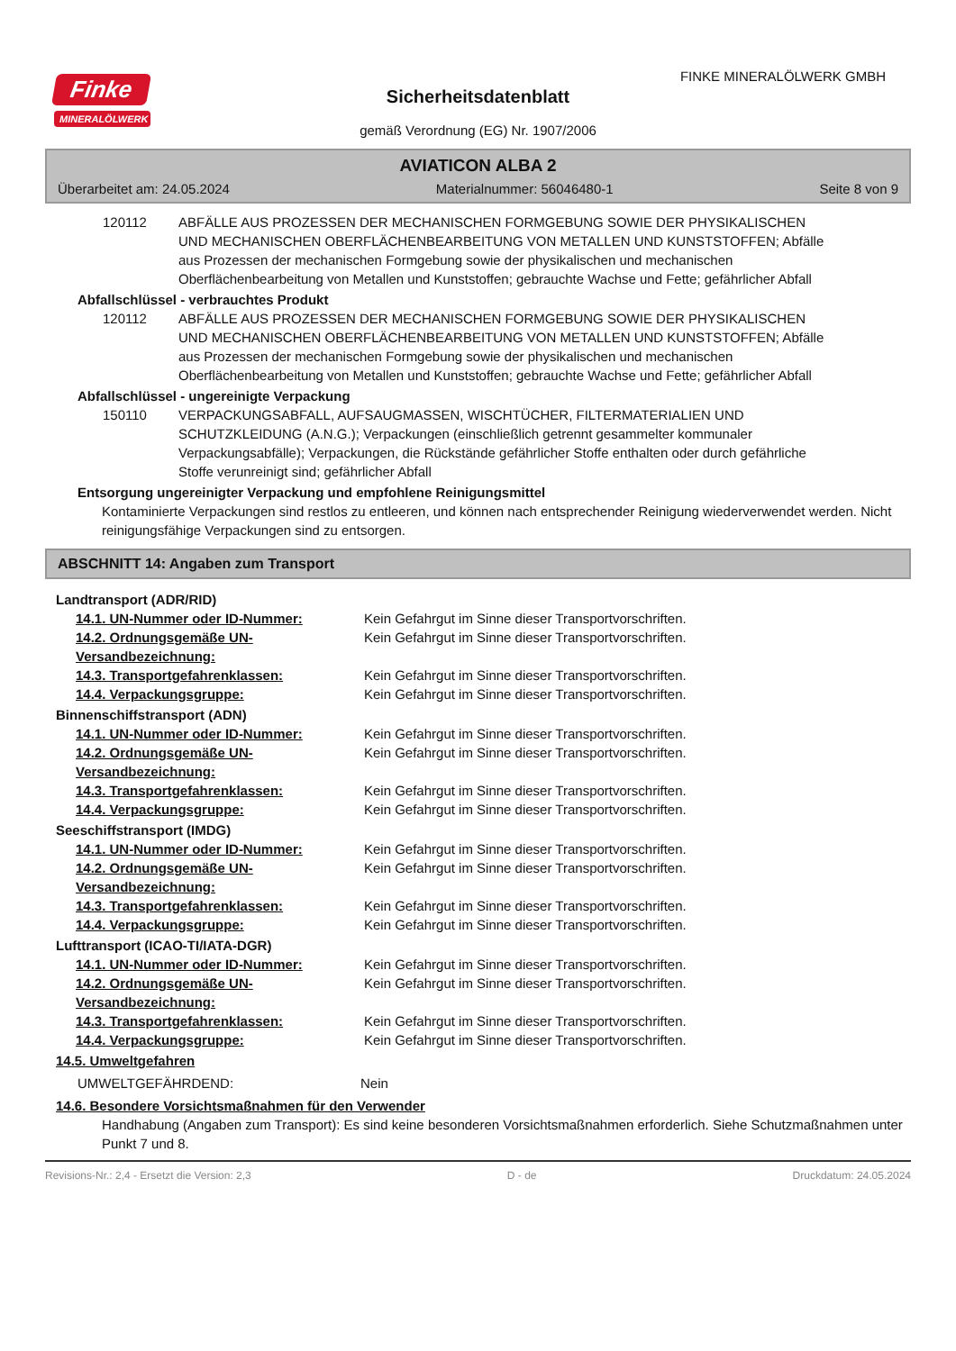Finke
MINERALÖLWERK
FINKE MINERALÖLWERK GMBH
Sicherheitsdatenblatt
gemäß Verordnung (EG) Nr. 1907/2006
AVIATICON ALBA 2
Überarbeitet am: 24.05.2024 Materialnummer: 56046480-1 Seite 8 von 9
| 120112 | ABFÄLLE AUS PROZESSEN DER MECHANISCHEN FORMGEBUNG SOWIE DER PHYSIKALISCHEN UND MECHANISCHEN OBERFLÄCHENBEARBEITUNG VON METALLEN UND KUNSTSTOFFEN; Abfälle aus Prozessen der mechanischen Formgebung sowie der physikalischen und mechanischen Oberflächenbearbeitung von Metallen und Kunststoffen; gebrauchte Wachse und Fette; gefährlicher Abfall |
Abfallschlüssel - verbrauchtes Produkt
| 120112 | ABFÄLLE AUS PROZESSEN DER MECHANISCHEN FORMGEBUNG SOWIE DER PHYSIKALISCHEN UND MECHANISCHEN OBERFLÄCHENBEARBEITUNG VON METALLEN UND KUNSTSTOFFEN; Abfälle aus Prozessen der mechanischen Formgebung sowie der physikalischen und mechanischen Oberflächenbearbeitung von Metallen und Kunststoffen; gebrauchte Wachse und Fette; gefährlicher Abfall |
Abfallschlüssel - ungereinigte Verpackung
| 150110 | VERPACKUNGSABFALL, AUFSAUGMASSEN, WISCHTÜCHER, FILTERMATERIALIEN UND SCHUTZKLEIDUNG (A.N.G.); Verpackungen (einschließlich getrennt gesammelter kommunaler Verpackungsabfälle); Verpackungen, die Rückstände gefährlicher Stoffe enthalten oder durch gefährliche Stoffe verunreinigt sind; gefährlicher Abfall |
Entsorgung ungereinigter Verpackung und empfohlene Reinigungsmittel
Kontaminierte Verpackungen sind restlos zu entleeren, und können nach entsprechender Reinigung wiederverwendet werden. Nicht reinigungsfähige Verpackungen sind zu entsorgen.
ABSCHNITT 14: Angaben zum Transport
Landtransport (ADR/RID)
| 14.1. UN-Nummer oder ID-Nummer: | Kein Gefahrgut im Sinne dieser Transportvorschriften. |
| 14.2. Ordnungsgemäße UN-Versandbezeichnung: | Kein Gefahrgut im Sinne dieser Transportvorschriften. |
| 14.3. Transportgefahrenklassen: | Kein Gefahrgut im Sinne dieser Transportvorschriften. |
| 14.4. Verpackungsgruppe: | Kein Gefahrgut im Sinne dieser Transportvorschriften. |
Binnenschiffstransport (ADN)
| 14.1. UN-Nummer oder ID-Nummer: | Kein Gefahrgut im Sinne dieser Transportvorschriften. |
| 14.2. Ordnungsgemäße UN-Versandbezeichnung: | Kein Gefahrgut im Sinne dieser Transportvorschriften. |
| 14.3. Transportgefahrenklassen: | Kein Gefahrgut im Sinne dieser Transportvorschriften. |
| 14.4. Verpackungsgruppe: | Kein Gefahrgut im Sinne dieser Transportvorschriften. |
Seeschiffstransport (IMDG)
| 14.1. UN-Nummer oder ID-Nummer: | Kein Gefahrgut im Sinne dieser Transportvorschriften. |
| 14.2. Ordnungsgemäße UN-Versandbezeichnung: | Kein Gefahrgut im Sinne dieser Transportvorschriften. |
| 14.3. Transportgefahrenklassen: | Kein Gefahrgut im Sinne dieser Transportvorschriften. |
| 14.4. Verpackungsgruppe: | Kein Gefahrgut im Sinne dieser Transportvorschriften. |
Lufttransport (ICAO-TI/IATA-DGR)
| 14.1. UN-Nummer oder ID-Nummer: | Kein Gefahrgut im Sinne dieser Transportvorschriften. |
| 14.2. Ordnungsgemäße UN-Versandbezeichnung: | Kein Gefahrgut im Sinne dieser Transportvorschriften. |
| 14.3. Transportgefahrenklassen: | Kein Gefahrgut im Sinne dieser Transportvorschriften. |
| 14.4. Verpackungsgruppe: | Kein Gefahrgut im Sinne dieser Transportvorschriften. |
14.5. Umweltgefahren
| UMWELTGEFÄHRDEND: | Nein |
14.6. Besondere Vorsichtsmaßnahmen für den Verwender
Handhabung (Angaben zum Transport): Es sind keine besonderen Vorsichtsmaßnahmen erforderlich. Siehe Schutzmaßnahmen unter Punkt 7 und 8.
Revisions-Nr.: 2,4 - Ersetzt die Version: 2,3 D - de Druckdatum: 24.05.2024